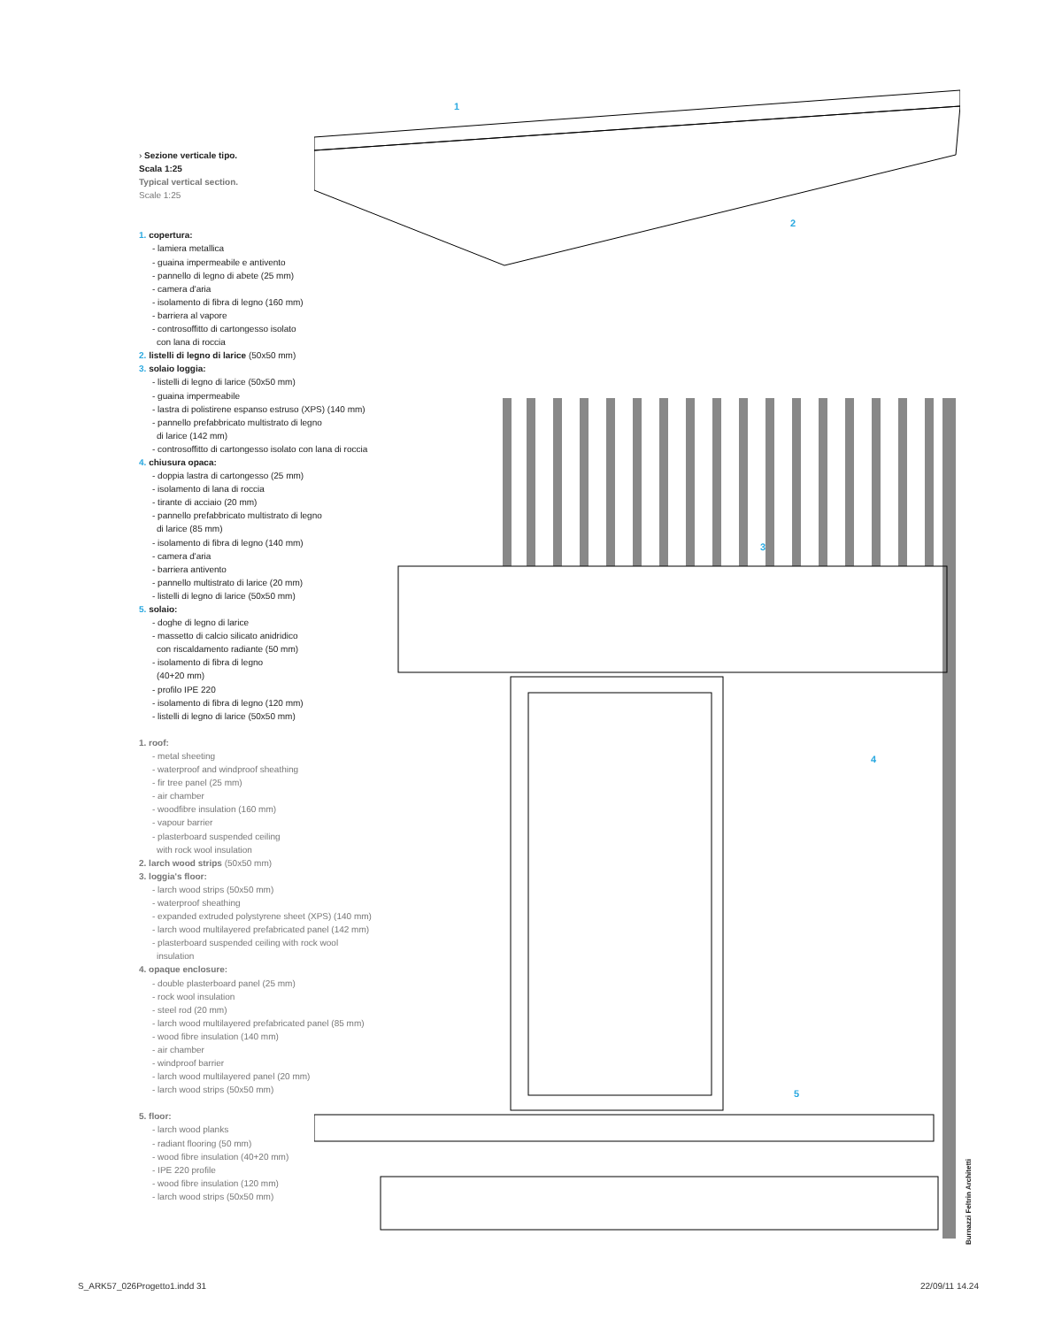› Sezione verticale tipo.
Scala 1:25
Typical vertical section.
Scale 1:25
1. copertura:
- lamiera metallica
- guaina impermeabile e antivento
- pannello di legno di abete (25 mm)
- camera d'aria
- isolamento di fibra di legno (160 mm)
- barriera al vapore
- controsoffitto di cartongesso isolato
con lana di roccia
2. listelli di legno di larice (50x50 mm)
3. solaio loggia:
- listelli di legno di larice (50x50 mm)
- guaina impermeabile
- lastra di polistirene espanso estruso (XPS) (140 mm)
- pannello prefabbricato multistrato di legno
di larice (142 mm)
- controsoffitto di cartongesso isolato con lana di roccia
4. chiusura opaca:
- doppia lastra di cartongesso (25 mm)
- isolamento di lana di roccia
- tirante di acciaio (20 mm)
- pannello prefabbricato multistrato di legno
di larice (85 mm)
- isolamento di fibra di legno (140 mm)
- camera d'aria
- barriera antivento
- pannello multistrato di larice (20 mm)
- listelli di legno di larice (50x50 mm)
5. solaio:
- doghe di legno di larice
- massetto di calcio silicato anidridico
con riscaldamento radiante (50 mm)
- isolamento di fibra di legno
(40+20 mm)
- profilo IPE 220
- isolamento di fibra di legno (120 mm)
- listelli di legno di larice (50x50 mm)
1. roof:
- metal sheeting
- waterproof and windproof sheathing
- fir tree panel (25 mm)
- air chamber
- woodfibre insulation (160 mm)
- vapour barrier
- plasterboard suspended ceiling
with rock wool insulation
2. larch wood strips (50x50 mm)
3. loggia's floor:
- larch wood strips (50x50 mm)
- waterproof sheathing
- expanded extruded polystyrene sheet (XPS) (140 mm)
- larch wood multilayered prefabricated panel (142 mm)
- plasterboard suspended ceiling with rock wool
insulation
4. opaque enclosure:
- double plasterboard panel (25 mm)
- rock wool insulation
- steel rod (20 mm)
- larch wood multilayered prefabricated panel (85 mm)
- wood fibre insulation (140 mm)
- air chamber
- windproof barrier
- larch wood multilayered panel (20 mm)
- larch wood strips (50x50 mm)
5. floor:
- larch wood planks
- radiant flooring (50 mm)
- wood fibre insulation (40+20 mm)
- IPE 220 profile
- wood fibre insulation (120 mm)
- larch wood strips (50x50 mm)
1
2
3
4
5
Burnazzi Feltrin Architetti
S_ARK57_026Progetto1.indd 31 22/09/11 14.24